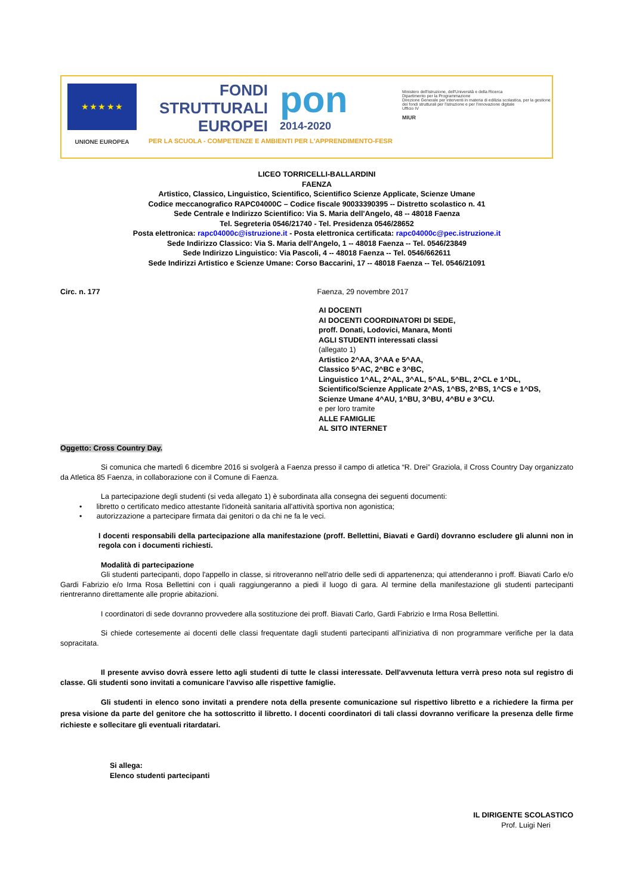★ ★ ★ ★ ★
UNIONE EUROPEA
FONDI
STRUTTURALI
EUROPEI
pon
2014-2020
PER LA SCUOLA - COMPETENZE E AMBIENTI PER L'APPRENDIMENTO-FESR
Ministero dell'Istruzione, dell'Università e della Ricerca
Dipartimento per la Programmazione
Direzione Generale per interventi in materia di edilizia scolastica, per la gestione dei fondi strutturali per l'istruzione e per l'innovazione digitale
Ufficio IV
MIUR
LICEO TORRICELLI-BALLARDINI
FAENZA
Artistico, Classico, Linguistico, Scientifico, Scientifico Scienze Applicate, Scienze Umane
Codice meccanografico RAPC04000C – Codice fiscale 90033390395 -- Distretto scolastico n. 41
Sede Centrale e Indirizzo Scientifico: Via S. Maria dell'Angelo, 48 -- 48018 Faenza
Tel. Segreteria 0546/21740 - Tel. Presidenza 0546/28652
Posta elettronica: rapc04000c@istruzione.it - Posta elettronica certificata: rapc04000c@pec.istruzione.it
Sede Indirizzo Classico: Via S. Maria dell'Angelo, 1 -- 48018 Faenza -- Tel. 0546/23849
Sede Indirizzo Linguistico: Via Pascoli, 4 -- 48018 Faenza -- Tel. 0546/662611
Sede Indirizzi Artistico e Scienze Umane: Corso Baccarini, 17 -- 48018 Faenza -- Tel. 0546/21091
Circ. n. 177 Faenza, 29 novembre 2017
AI DOCENTI
AI DOCENTI COORDINATORI DI SEDE,
proff. Donati, Lodovici, Manara, Monti
AGLI STUDENTI interessati classi
(allegato 1)
Artistico 2^AA, 3^AA e 5^AA,
Classico 5^AC, 2^BC e 3^BC,
Linguistico 1^AL, 2^AL, 3^AL, 5^AL, 5^BL, 2^CL e 1^DL,
Scientifico/Scienze Applicate 2^AS, 1^BS, 2^BS, 1^CS e 1^DS,
Scienze Umane 4^AU, 1^BU, 3^BU, 4^BU e 3^CU.
e per loro tramite
ALLE FAMIGLIE
AL SITO INTERNET
Oggetto: Cross Country Day.
Si comunica che martedì 6 dicembre 2016 si svolgerà a Faenza presso il campo di atletica “R. Drei” Graziola, il Cross Country Day organizzato da Atletica 85 Faenza, in collaborazione con il Comune di Faenza.
La partecipazione degli studenti (si veda allegato 1) è subordinata alla consegna dei seguenti documenti:
• libretto o certificato medico attestante l'idoneità sanitaria all'attività sportiva non agonistica;
• autorizzazione a partecipare firmata dai genitori o da chi ne fa le veci.
I docenti responsabili della partecipazione alla manifestazione (proff. Bellettini, Biavati e Gardi) dovranno escludere gli alunni non in regola con i documenti richiesti.
Modalità di partecipazione
Gli studenti partecipanti, dopo l'appello in classe, si ritroveranno nell'atrio delle sedi di appartenenza; qui attenderanno i proff. Biavati Carlo e/o Gardi Fabrizio e/o Irma Rosa Bellettini con i quali raggiungeranno a piedi il luogo di gara. Al termine della manifestazione gli studenti partecipanti rientreranno direttamente alle proprie abitazioni.
I coordinatori di sede dovranno provvedere alla sostituzione dei proff. Biavati Carlo, Gardi Fabrizio e Irma Rosa Bellettini.
Si chiede cortesemente ai docenti delle classi frequentate dagli studenti partecipanti all'iniziativa di non programmare verifiche per la data sopracitata.
Il presente avviso dovrà essere letto agli studenti di tutte le classi interessate. Dell'avvenuta lettura verrà preso nota sul registro di classe. Gli studenti sono invitati a comunicare l'avviso alle rispettive famiglie.
Gli studenti in elenco sono invitati a prendere nota della presente comunicazione sul rispettivo libretto e a richiedere la firma per presa visione da parte del genitore che ha sottoscritto il libretto. I docenti coordinatori di tali classi dovranno verificare la presenza delle firme richieste e sollecitare gli eventuali ritardatari.
Si allega:
Elenco studenti partecipanti
IL DIRIGENTE SCOLASTICO
Prof. Luigi Neri